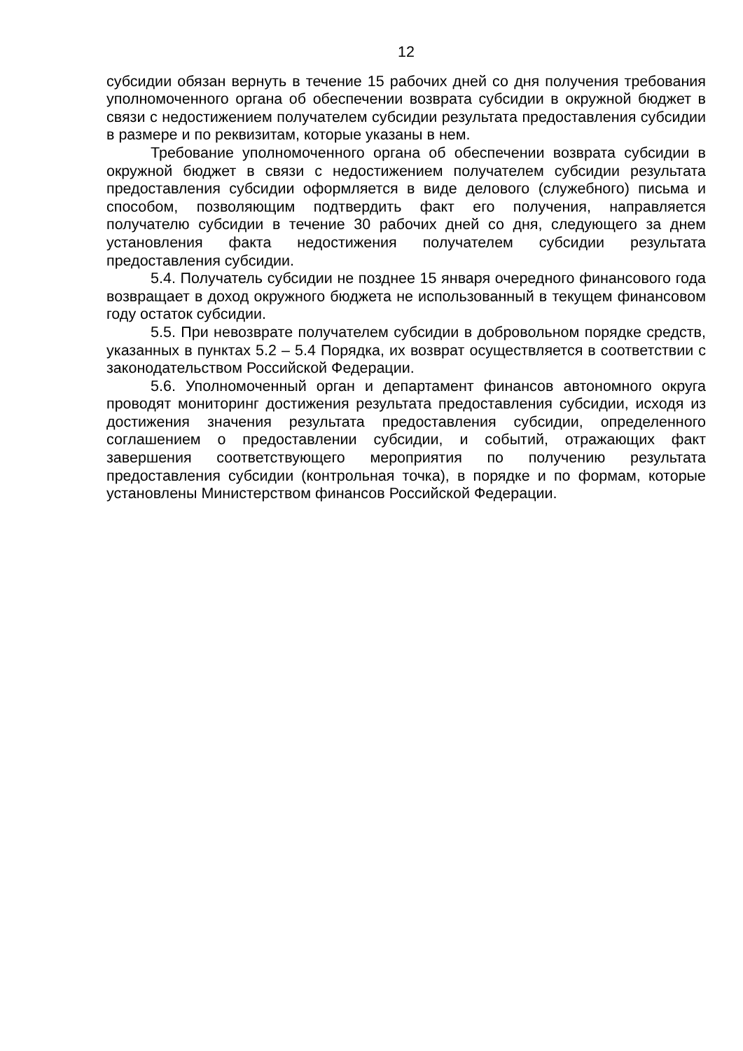12
субсидии обязан вернуть в течение 15 рабочих дней со дня получения требования уполномоченного органа об обеспечении возврата субсидии в окружной бюджет в связи с недостижением получателем субсидии результата предоставления субсидии в размере и по реквизитам, которые указаны в нем.
Требование уполномоченного органа об обеспечении возврата субсидии в окружной бюджет в связи с недостижением получателем субсидии результата предоставления субсидии оформляется в виде делового (служебного) письма и способом, позволяющим подтвердить факт его получения, направляется получателю субсидии в течение 30 рабочих дней со дня, следующего за днем установления факта недостижения получателем субсидии результата предоставления субсидии.
5.4. Получатель субсидии не позднее 15 января очередного финансового года возвращает в доход окружного бюджета не использованный в текущем финансовом году остаток субсидии.
5.5. При невозврате получателем субсидии в добровольном порядке средств, указанных в пунктах 5.2 – 5.4 Порядка, их возврат осуществляется в соответствии с законодательством Российской Федерации.
5.6. Уполномоченный орган и департамент финансов автономного округа проводят мониторинг достижения результата предоставления субсидии, исходя из достижения значения результата предоставления субсидии, определенного соглашением о предоставлении субсидии, и событий, отражающих факт завершения соответствующего мероприятия по получению результата предоставления субсидии (контрольная точка), в порядке и по формам, которые установлены Министерством финансов Российской Федерации.